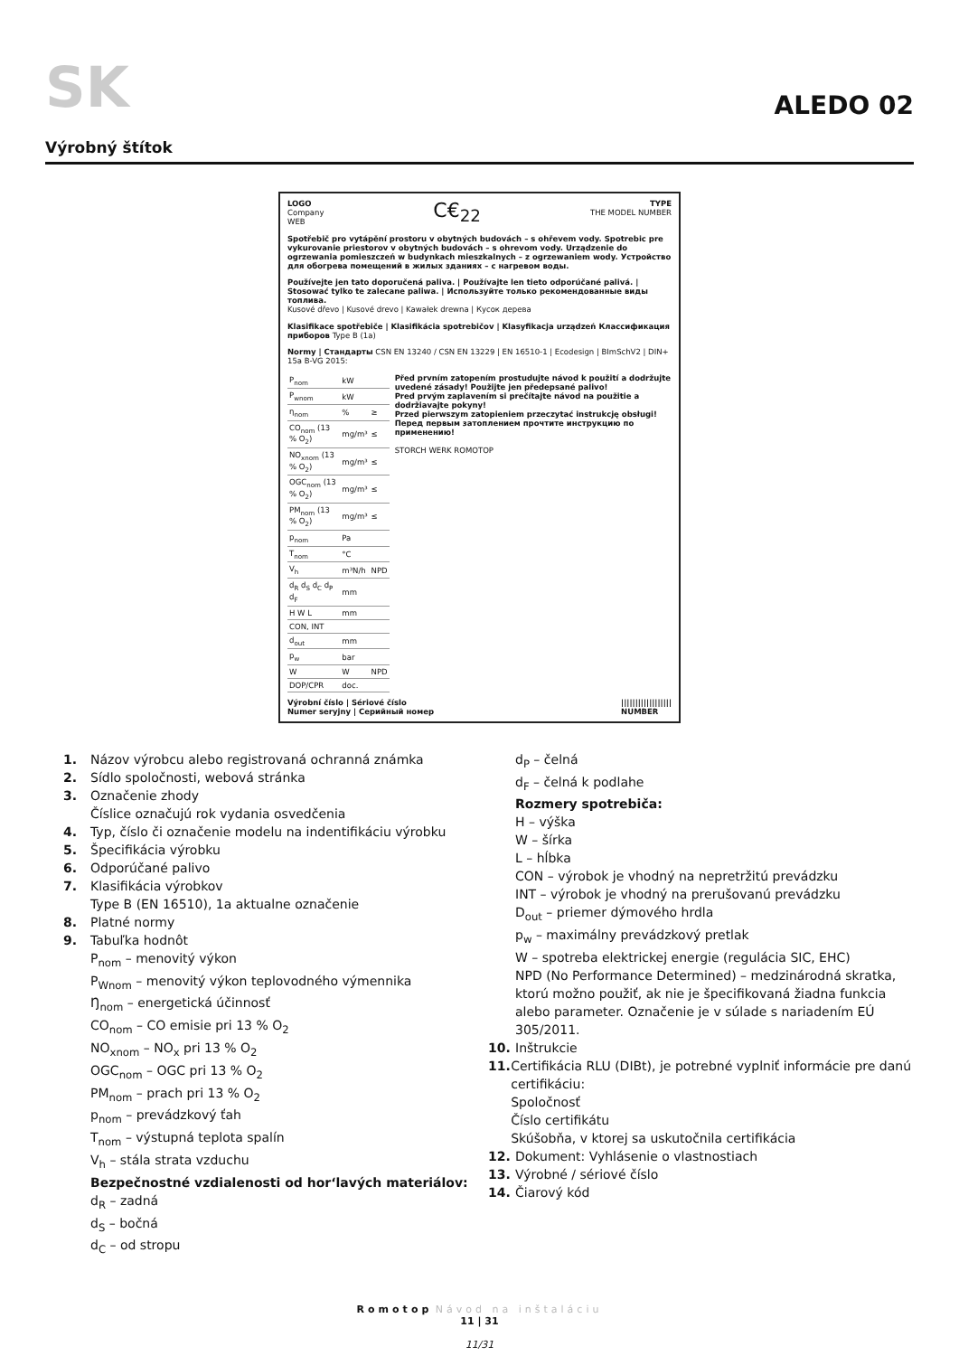SK
ALEDO 02
Výrobný štítok
LOGO
Company
WEB
C€<sub>22</sub>
TYPE
THE MODEL NUMBER
Spotřebič pro vytápění prostoru v obytných budovách – s ohřevem vody. Spotrebic pre vykurovanie priestorov v obytných budovách – s ohrevom vody. Urządzenie do ogrzewania pomieszczeń w budynkach mieszkalnych – z ogrzewaniem wody. Устройство для обогрева помещений в жилых зданиях – с нагревом воды.
Používejte jen tato doporučená paliva. | Používajte len tieto odporúčané palivá. | Stosować tylko te zalecane paliwa. | Используйте только рекомендованные виды топлива.
Kusové dřevo | Kusové drevo | Kawałek drewna | Кусок дерева
Klasifikace spotřebiče | Klasifikácia spotrebičov | Klasyfikacja urządzeń Классификация приборов Type B (1a)
Normy | Стандарты CSN EN 13240 / CSN EN 13229 | EN 16510-1 | Ecodesign | BImSchV2 | DIN+ 15a B-VG 2015:
| P<sub>nom</sub> | kW | |
| P<sub>wnom</sub> | kW | |
| η<sub>nom</sub> | % | ≥ |
| CO<sub>nom</sub> (13 % O<sub>2</sub>) | mg/m³ | ≤ |
| NO<sub>xnom</sub> (13 % O<sub>2</sub>) | mg/m³ | ≤ |
| OGC<sub>nom</sub> (13 % O<sub>2</sub>) | mg/m³ | ≤ |
| PM<sub>nom</sub> (13 % O<sub>2</sub>) | mg/m³ | ≤ |
| p<sub>nom</sub> | Pa | |
| T<sub>nom</sub> | °C | |
| V<sub>h</sub> | m³N/h | NPD |
| d<sub>R</sub> d<sub>S</sub> d<sub>C</sub> d<sub>P</sub> d<sub>F</sub> | mm | |
| H W L | mm | |
| CON, INT | | |
| d<sub>out</sub> | mm | |
| p<sub>w</sub> | bar | |
| W | W | NPD |
| DOP/CPR | doc. | |
Před prvním zatopením prostudujte návod k použití a dodržujte uvedené zásady! Použijte jen předepsané palivo!
Pred prvým zaplavením si prečítajte návod na použitie a dodržiavajte pokyny!
Przed pierwszym zatopieniem przeczytać instrukcję obsługi!
Перед первым затоплением прочтите инструкцию по применению!
STORCH WERK ROMOTOP
Výrobní číslo | Sériové číslo
Numer seryjny | Серийный номер ||||||||||||||||||
NUMBER
1. Názov výrobcu alebo registrovaná ochranná známka
2. Sídlo spoločnosti, webová stránka
3. Označenie zhody
Číslice označujú rok vydania osvedčenia
4. Typ, číslo či označenie modelu na indentifikáciu výrobku
5. Špecifikácia výrobku
6. Odporúčané palivo
7. Klasifikácia výrobkov
Type B (EN 16510), 1a aktualne označenie
8. Platné normy
9. Tabuľka hodnôt
P<sub>nom</sub> – menovitý výkon
P<sub>Wnom</sub> – menovitý výkon teplovodného výmennika
Ŋ<sub>nom</sub> – energetická účinnosť
CO<sub>nom</sub> – CO emisie pri 13 % O<sub>2</sub>
NO<sub>xnom</sub> – NO<sub>x</sub> pri 13 % O<sub>2</sub>
OGC<sub>nom</sub> – OGC pri 13 % O<sub>2</sub>
PM<sub>nom</sub> – prach pri 13 % O<sub>2</sub>
p<sub>nom</sub> – prevádzkový ťah
T<sub>nom</sub> – výstupná teplota spalín
V<sub>h</sub> – stála strata vzduchu
Bezpečnostné vzdialenosti od hor‘lavých materiálov:
d<sub>R</sub> – zadná
d<sub>S</sub> – bočná
d<sub>C</sub> – od stropu
d<sub>P</sub> – čelná
d<sub>F</sub> – čelná k podlahe
Rozmery spotrebiča:
H – výška
W – šírka
L – hĺbka
CON – výrobok je vhodný na nepretržitú prevádzku
INT – výrobok je vhodný na prerušovanú prevádzku
D<sub>out</sub> – priemer dýmového hrdla
p<sub>w</sub> – maximálny prevádzkový pretlak
W – spotreba elektrickej energie (regulácia SIC, EHC)
NPD (No Performance Determined) – medzinárodná skratka, ktorú možno použiť, ak nie je špecifikovaná žiadna funkcia alebo parameter. Označenie je v súlade s nariadením EÚ 305/2011.
10. Inštrukcie
11. Certifikácia RLU (DIBt), je potrebné vyplniť informácie pre danú certifikáciu:
Spoločnosť
Číslo certifikátu
Skúšobňa, v ktorej sa uskutočnila certifikácia
12. Dokument: Vyhlásenie o vlastnostiach
13. Výrobné / sériové číslo
14. Čiarový kód
Romotop Návod na inštaláciu
11 | 31
11/31